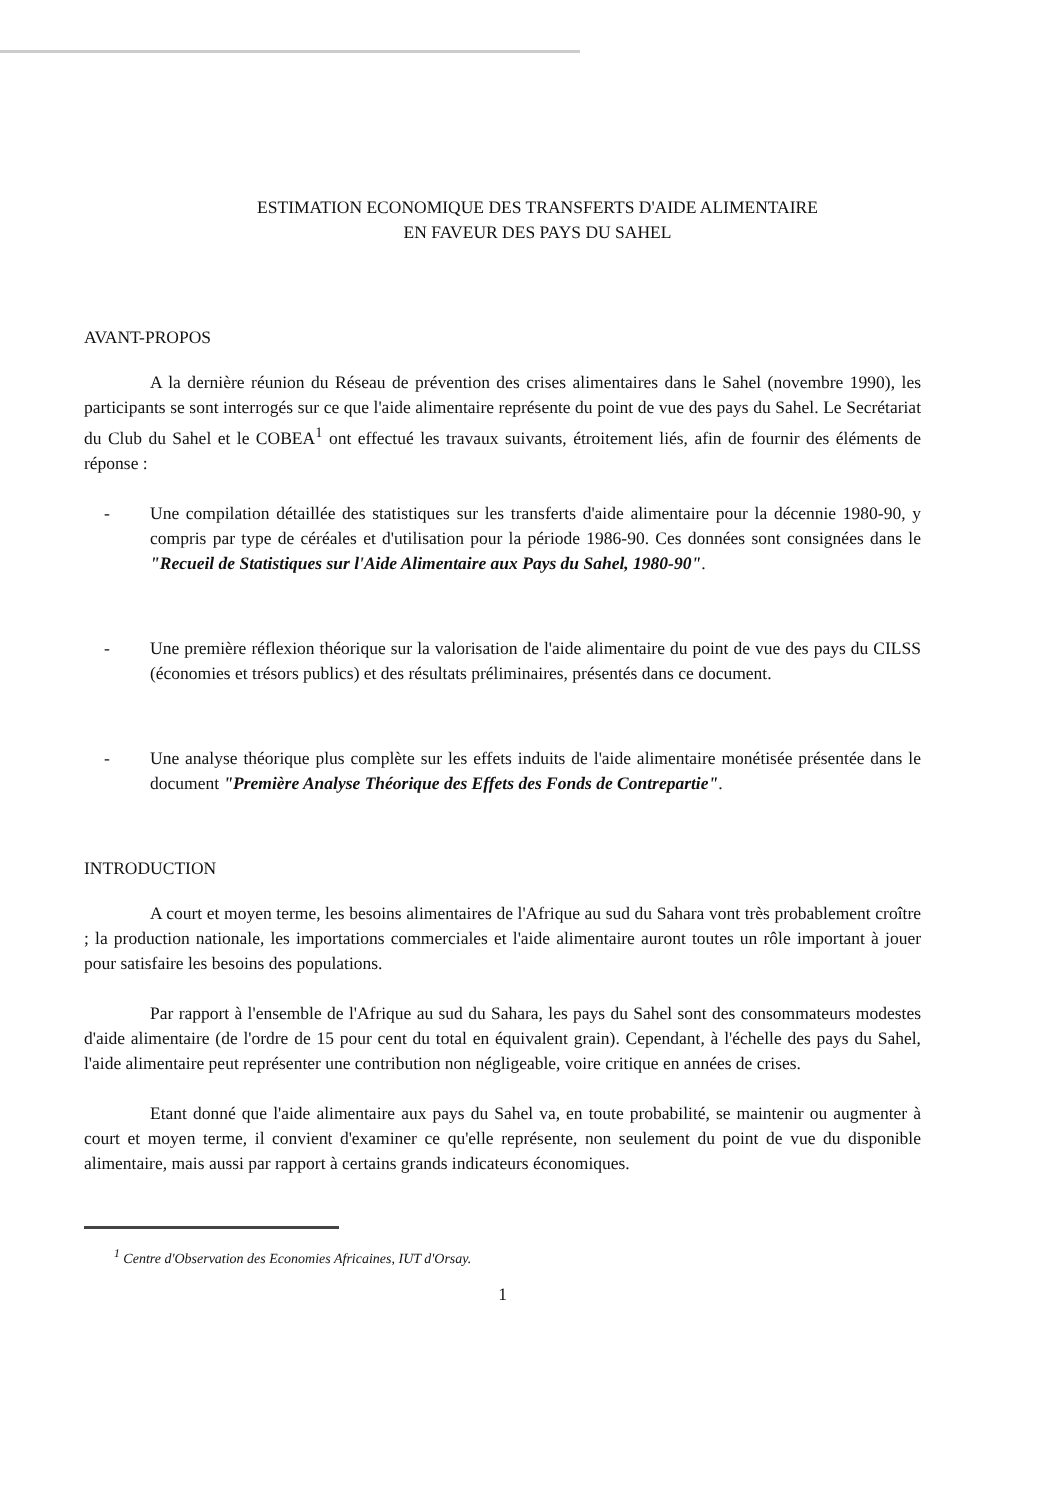ESTIMATION ECONOMIQUE DES TRANSFERTS D'AIDE ALIMENTAIRE
EN FAVEUR DES PAYS DU SAHEL
AVANT-PROPOS
A la dernière réunion du Réseau de prévention des crises alimentaires dans le Sahel (novembre 1990), les participants se sont interrogés sur ce que l'aide alimentaire représente du point de vue des pays du Sahel. Le Secrétariat du Club du Sahel et le COBEA<sup>1</sup> ont effectué les travaux suivants, étroitement liés, afin de fournir des éléments de réponse :
- Une compilation détaillée des statistiques sur les transferts d'aide alimentaire pour la décennie 1980-90, y compris par type de céréales et d'utilisation pour la période 1986-90. Ces données sont consignées dans le "Recueil de Statistiques sur l'Aide Alimentaire aux Pays du Sahel, 1980-90".
- Une première réflexion théorique sur la valorisation de l'aide alimentaire du point de vue des pays du CILSS (économies et trésors publics) et des résultats préliminaires, présentés dans ce document.
- Une analyse théorique plus complète sur les effets induits de l'aide alimentaire monétisée présentée dans le document "Première Analyse Théorique des Effets des Fonds de Contrepartie".
INTRODUCTION
A court et moyen terme, les besoins alimentaires de l'Afrique au sud du Sahara vont très probablement croître ; la production nationale, les importations commerciales et l'aide alimentaire auront toutes un rôle important à jouer pour satisfaire les besoins des populations.
Par rapport à l'ensemble de l'Afrique au sud du Sahara, les pays du Sahel sont des consommateurs modestes d'aide alimentaire (de l'ordre de 15 pour cent du total en équivalent grain). Cependant, à l'échelle des pays du Sahel, l'aide alimentaire peut représenter une contribution non négligeable, voire critique en années de crises.
Etant donné que l'aide alimentaire aux pays du Sahel va, en toute probabilité, se maintenir ou augmenter à court et moyen terme, il convient d'examiner ce qu'elle représente, non seulement du point de vue du disponible alimentaire, mais aussi par rapport à certains grands indicateurs économiques.
<sup>1</sup> Centre d'Observation des Economies Africaines, IUT d'Orsay.
1